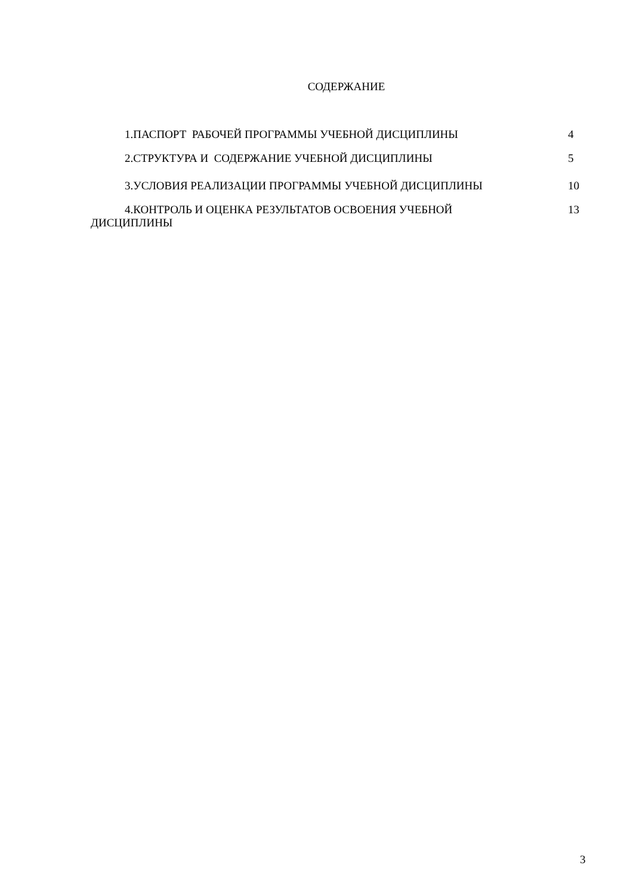СОДЕРЖАНИЕ
1.ПАСПОРТ РАБОЧЕЙ ПРОГРАММЫ УЧЕБНОЙ ДИСЦИПЛИНЫ
4
2.СТРУКТУРА И СОДЕРЖАНИЕ УЧЕБНОЙ ДИСЦИПЛИНЫ
5
3.УСЛОВИЯ РЕАЛИЗАЦИИ ПРОГРАММЫ УЧЕБНОЙ ДИСЦИПЛИНЫ
10
4.КОНТРОЛЬ И ОЦЕНКА РЕЗУЛЬТАТОВ ОСВОЕНИЯ УЧЕБНОЙ ДИСЦИПЛИНЫ
13
3